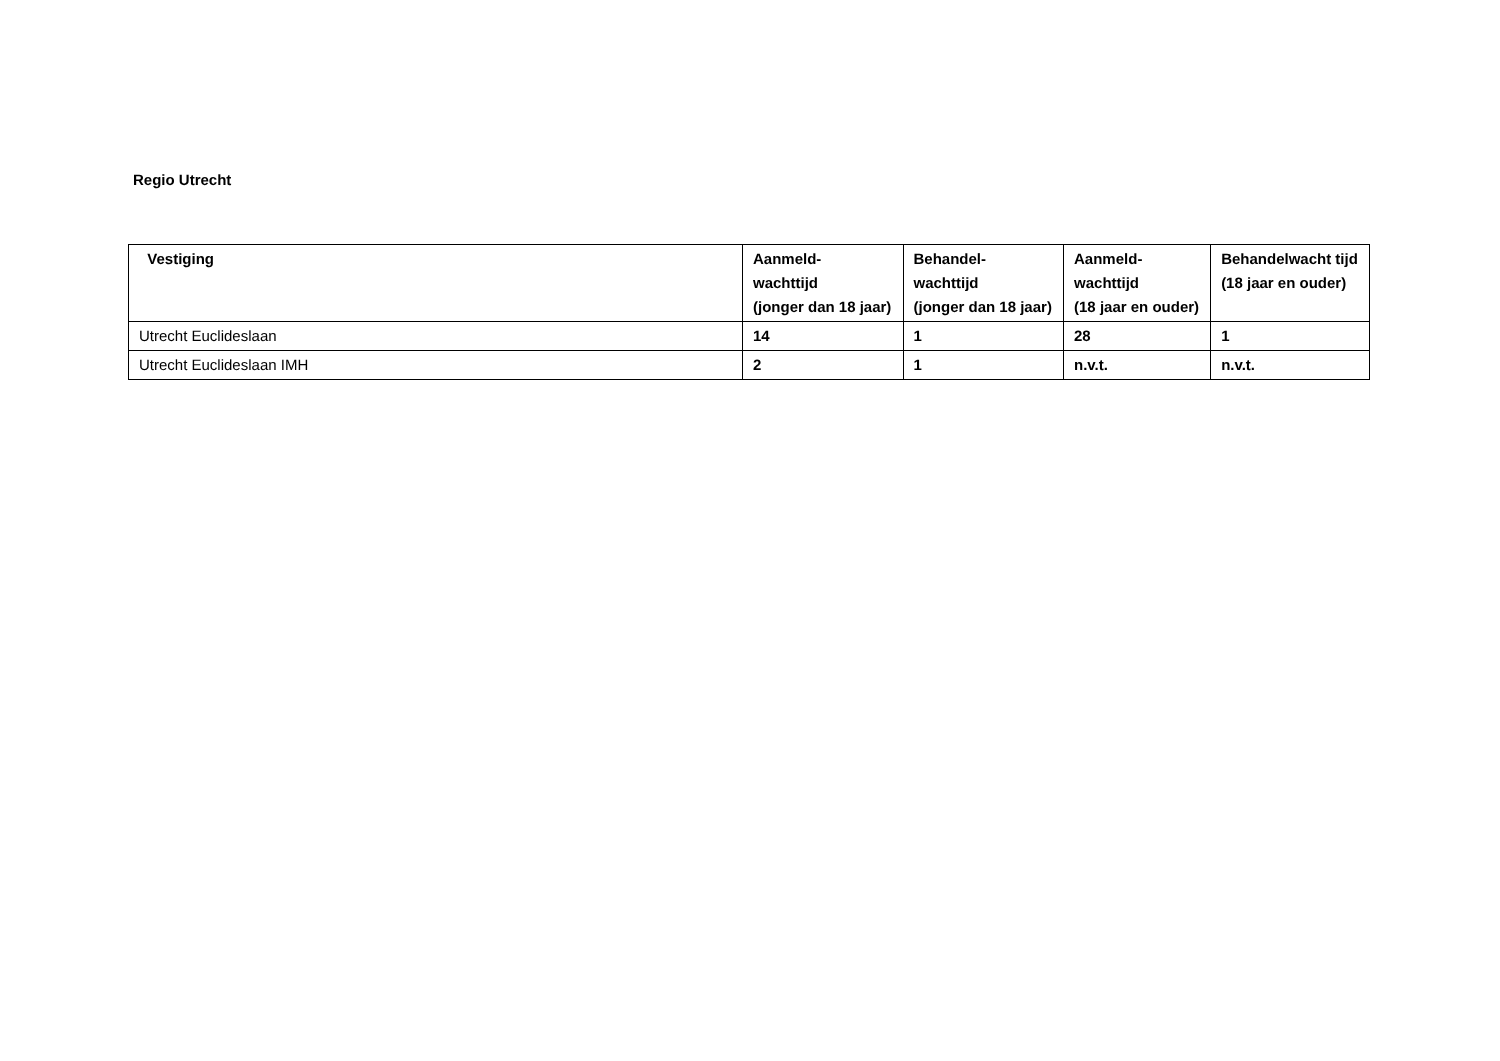Regio Utrecht
| Vestiging | Aanmeld- wachttijd (jonger dan 18 jaar) | Behandel- wachttijd (jonger dan 18 jaar) | Aanmeld- wachttijd (18 jaar en ouder) | Behandelwacht tijd (18 jaar en ouder) |
| --- | --- | --- | --- | --- |
| Utrecht Euclideslaan | 14 | 1 | 28 | 1 |
| Utrecht Euclideslaan IMH | 2 | 1 | n.v.t. | n.v.t. |